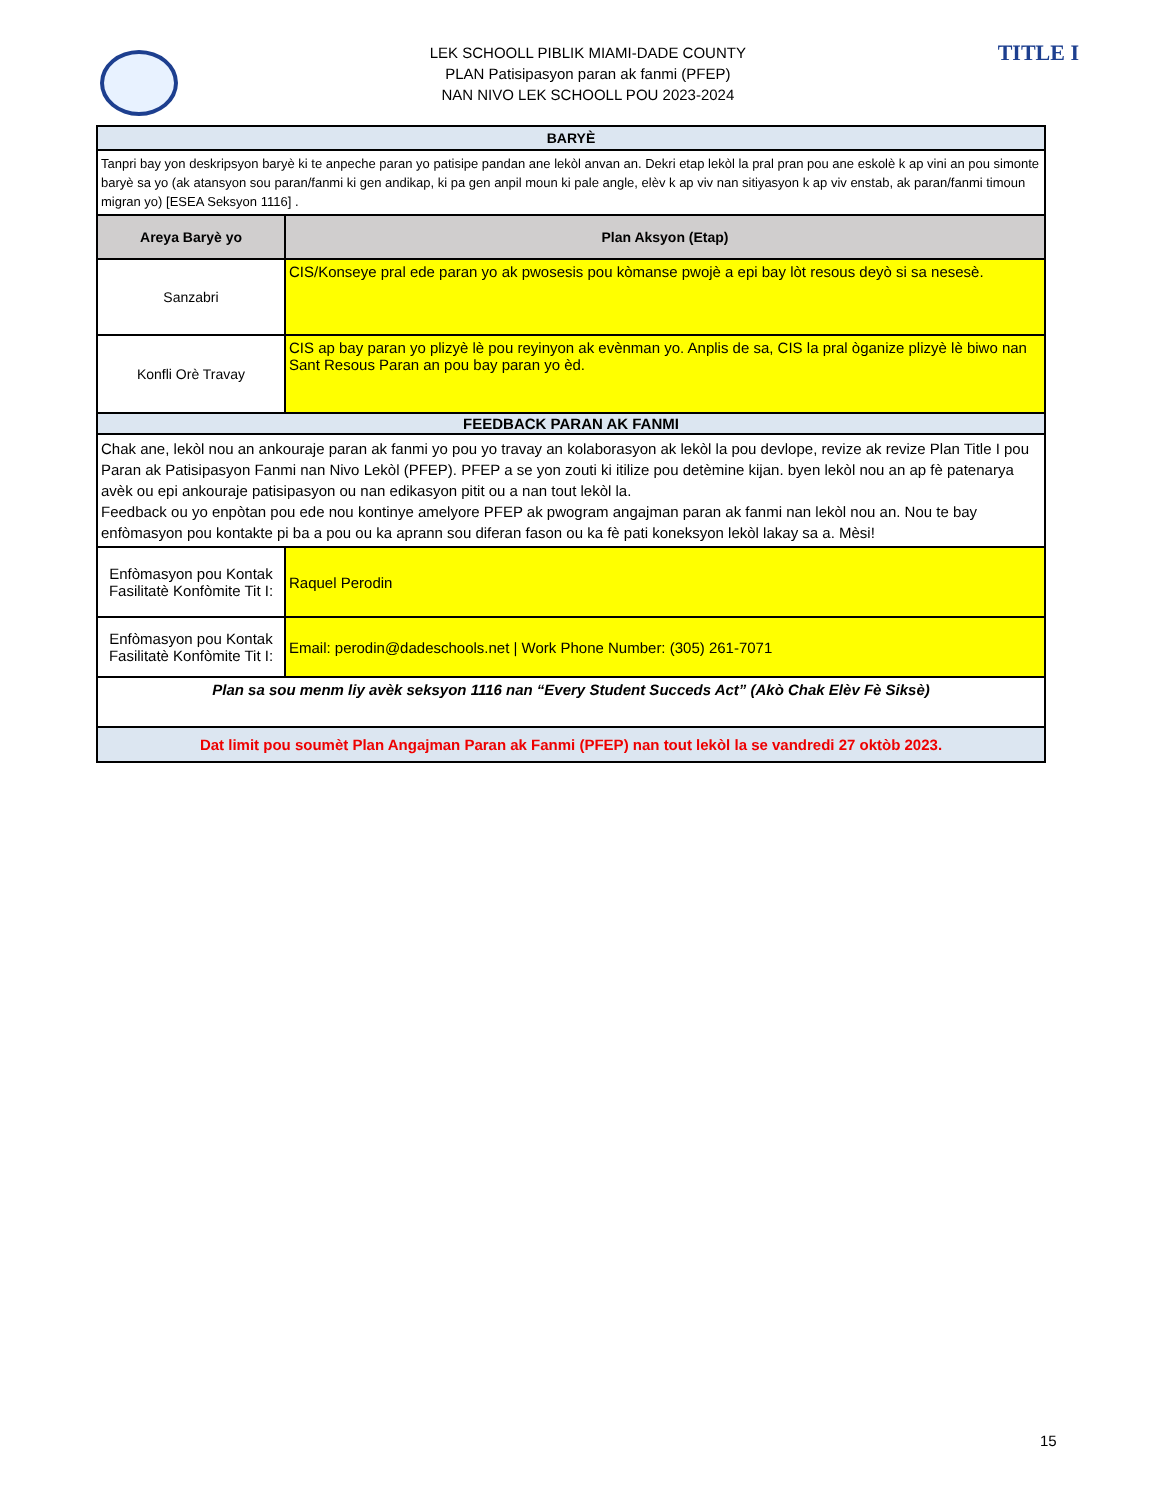LEK SCHOOLL PIBLIK MIAMI-DADE COUNTY
PLAN Patisipasyon paran ak fanmi (PFEP)
NAN NIVO LEK SCHOOLL POU 2023-2024
TITLE I
| BARYÈ | |
| Tanpri bay yon deskripsyon baryè ki te anpeche paran yo patisipe pandan ane lekòl anvan an. Dekri etap lekòl la pral pran pou ane eskolè k ap vini an pou simonte baryè sa yo (ak atansyon sou paran/fanmi ki gen andikap, ki pa gen anpil moun ki pale angle, elèv k ap viv nan sitiyasyon k ap viv enstab, ak paran/fanmi timoun migran yo) [ESEA Seksyon 1116] . | |
| Areya Baryè yo | Plan Aksyon (Etap) |
| Sanzabri | CIS/Konseye pral ede paran yo ak pwosesis pou kòmanse pwojè a epi bay lòt resous deyò si sa nesesè. |
| Konfli Orè Travay | CIS ap bay paran yo plizyè lè pou reyinyon ak evènman yo. Anplis de sa, CIS la pral òganize plizyè lè biwo nan Sant Resous Paran an pou bay paran yo èd. |
| FEEDBACK PARAN AK FANMI | |
| Chak ane, lekòl nou an ankouraje paran ak fanmi yo pou yo travay an kolaborasyon ak lekòl la pou devlope, revize ak revize Plan Title I pou Paran ak Patisipasyon Fanmi nan Nivo Lekòl (PFEP). PFEP a se yon zouti ki itilize pou detèmine kijan. byen lekòl nou an ap fè patenarya avèk ou epi ankouraje patisipasyon ou nan edikasyon pitit ou a nan tout lekòl la. Feedback ou yo enpòtan pou ede nou kontinye amelyore PFEP ak pwogram angajman paran ak fanmi nan lekòl nou an. Nou te bay enfòmasyon pou kontakte pi ba a pou ou ka aprann sou diferan fason ou ka fè pati koneksyon lekòl lakay sa a. Mèsi! | |
| Enfòmasyon pou Kontak Fasilitatè Konfòmite Tit I: | Raquel Perodin |
| Enfòmasyon pou Kontak Fasilitatè Konfòmite Tit I: | Email: perodin@dadeschools.net / Work Phone Number: (305) 261-7071 |
| Plan sa sou menm liy avèk seksyon 1116 nan “Every Student Succeds Act” (Akò Chak Elèv Fè Siksè) | |
| Dat limit pou soumèt Plan Angajman Paran ak Fanmi (PFEP) nan tout lekòl la se vandredi 27 oktòb 2023. | |
15